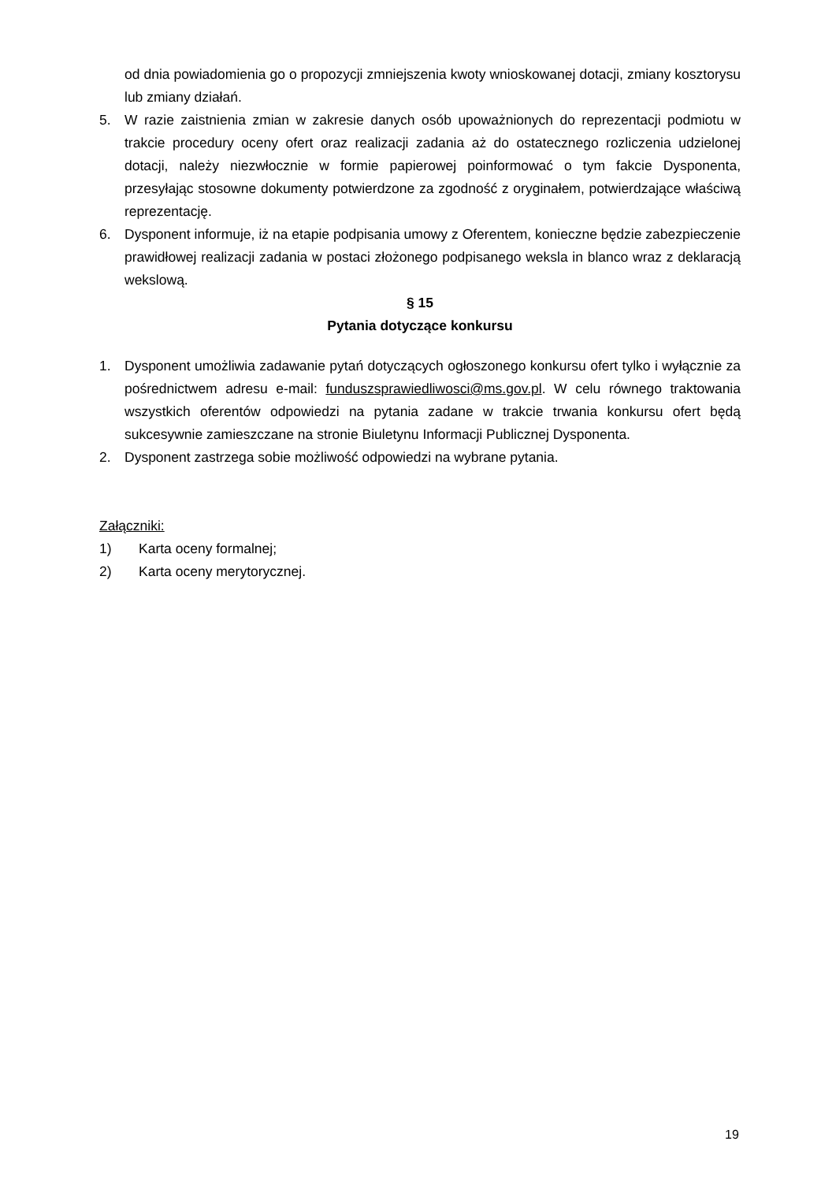od dnia powiadomienia go o propozycji zmniejszenia kwoty wnioskowanej dotacji, zmiany kosztorysu lub zmiany działań.
5. W razie zaistnienia zmian w zakresie danych osób upoważnionych do reprezentacji podmiotu w trakcie procedury oceny ofert oraz realizacji zadania aż do ostatecznego rozliczenia udzielonej dotacji, należy niezwłocznie w formie papierowej poinformować o tym fakcie Dysponenta, przesyłając stosowne dokumenty potwierdzone za zgodność z oryginałem, potwierdzające właściwą reprezentację.
6. Dysponent informuje, iż na etapie podpisania umowy z Oferentem, konieczne będzie zabezpieczenie prawidłowej realizacji zadania w postaci złożonego podpisanego weksla in blanco wraz z deklaracją wekslową.
§ 15
Pytania dotyczące konkursu
1. Dysponent umożliwia zadawanie pytań dotyczących ogłoszonego konkursu ofert tylko i wyłącznie za pośrednictwem adresu e-mail: funduszsprawiedliwosci@ms.gov.pl. W celu równego traktowania wszystkich oferentów odpowiedzi na pytania zadane w trakcie trwania konkursu ofert będą sukcesywnie zamieszczane na stronie Biuletynu Informacji Publicznej Dysponenta.
2. Dysponent zastrzega sobie możliwość odpowiedzi na wybrane pytania.
Załączniki:
1) Karta oceny formalnej;
2) Karta oceny merytorycznej.
19